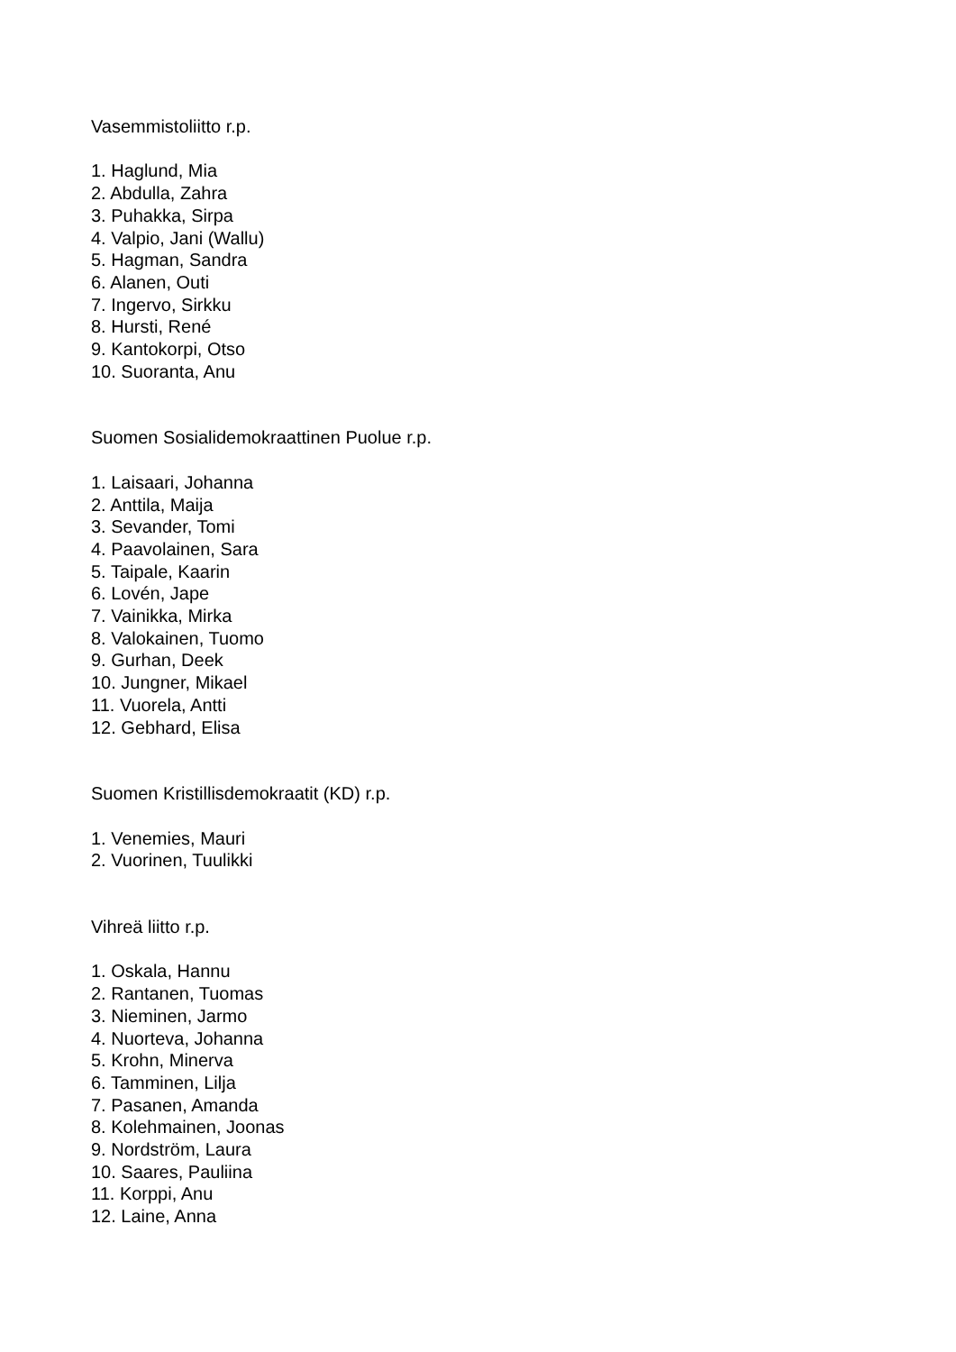Vasemmistoliitto r.p.
1. Haglund, Mia
2. Abdulla, Zahra
3. Puhakka, Sirpa
4. Valpio, Jani (Wallu)
5. Hagman, Sandra
6. Alanen, Outi
7. Ingervo, Sirkku
8. Hursti, René
9. Kantokorpi, Otso
10. Suoranta, Anu
Suomen Sosialidemokraattinen Puolue r.p.
1. Laisaari, Johanna
2. Anttila, Maija
3. Sevander, Tomi
4. Paavolainen, Sara
5. Taipale, Kaarin
6. Lovén, Jape
7. Vainikka, Mirka
8. Valokainen, Tuomo
9. Gurhan, Deek
10. Jungner, Mikael
11. Vuorela, Antti
12. Gebhard, Elisa
Suomen Kristillisdemokraatit (KD) r.p.
1. Venemies, Mauri
2. Vuorinen, Tuulikki
Vihreä liitto r.p.
1. Oskala, Hannu
2. Rantanen, Tuomas
3. Nieminen, Jarmo
4. Nuorteva, Johanna
5. Krohn, Minerva
6. Tamminen, Lilja
7. Pasanen, Amanda
8. Kolehmainen, Joonas
9. Nordström, Laura
10. Saares, Pauliina
11. Korppi, Anu
12. Laine, Anna